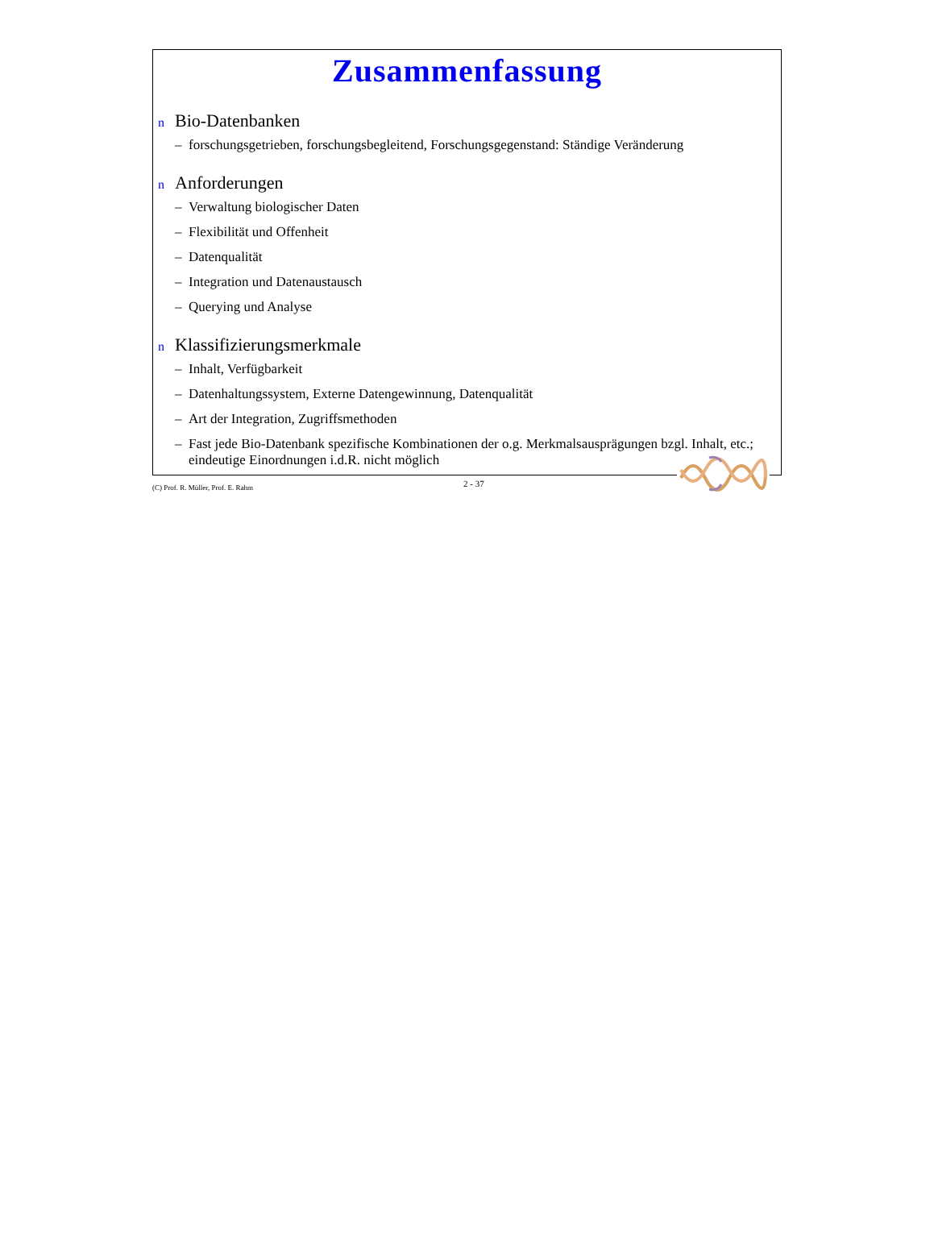Zusammenfassung
n Bio-Datenbanken
– forschungsgetrieben, forschungsbegleitend, Forschungsgegenstand: Ständige Veränderung
n Anforderungen
– Verwaltung biologischer Daten
– Flexibilität und Offenheit
– Datenqualität
– Integration und Datenaustausch
– Querying und Analyse
n Klassifizierungsmerkmale
– Inhalt, Verfügbarkeit
– Datenhaltungssystem, Externe Datengewinnung, Datenqualität
– Art der Integration, Zugriffsmethoden
– Fast jede Bio-Datenbank spezifische Kombinationen der o.g. Merkmalsausprägungen bzgl. Inhalt, etc.; eindeutige Einordnungen i.d.R. nicht möglich
(C) Prof. R. Müller, Prof. E. Rahm 2 - 37